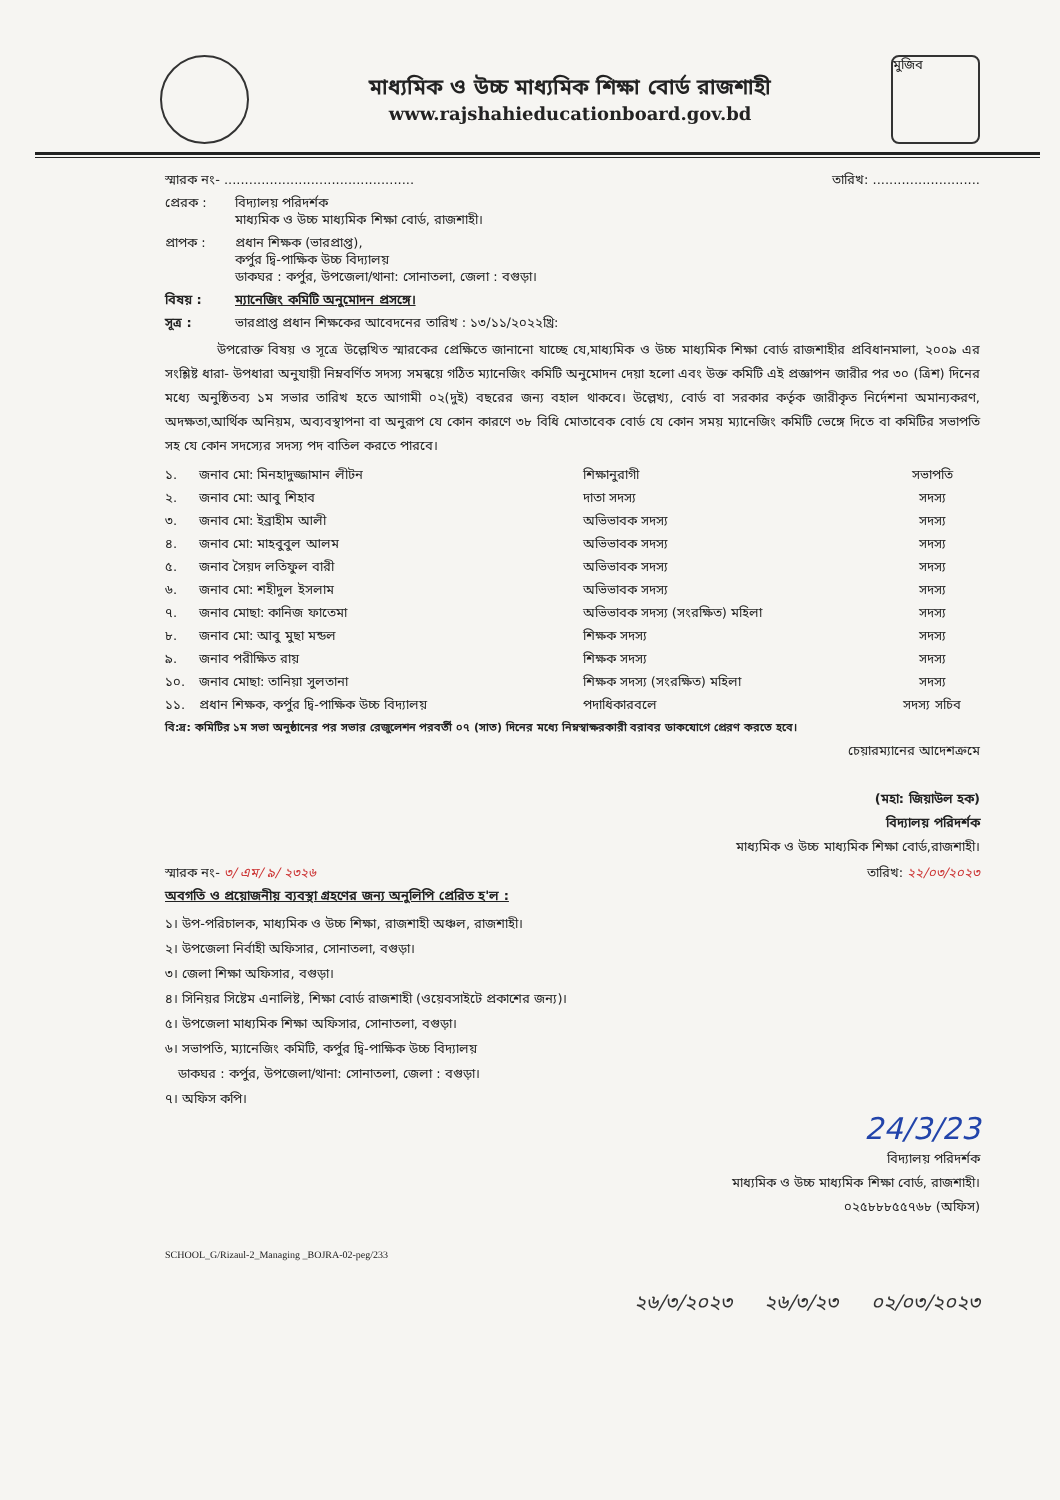মাধ্যমিক ও উচ্চ মাধ্যমিক শিক্ষা বোর্ড রাজশাহী
www.rajshahieducationboard.gov.bd
মুজিব
স্মারক নং- .............................................. তারিখ: ..........................
প্রেরক : বিদ্যালয় পরিদর্শক
মাধ্যমিক ও উচ্চ মাধ্যমিক শিক্ষা বোর্ড, রাজশাহী।
প্রাপক : প্রধান শিক্ষক (ভারপ্রাপ্ত),
কর্পুর দ্বি-পাক্ষিক উচ্চ বিদ্যালয়
ডাকঘর : কর্পুর, উপজেলা/থানা: সোনাতলা, জেলা : বগুড়া।
বিষয় : ম্যানেজিং কমিটি অনুমোদন প্রসঙ্গে।
সূত্র : ভারপ্রাপ্ত প্রধান শিক্ষকের আবেদনের তারিখ : ১৩/১১/২০২২খ্রি:
    উপরোক্ত বিষয় ও সূত্রে উল্লেখিত স্মারকের প্রেক্ষিতে জানানো যাচ্ছে যে,মাধ্যমিক ও উচ্চ মাধ্যমিক শিক্ষা বোর্ড রাজশাহীর প্রবিধানমালা, ২০০৯ এর সংশ্লিষ্ট ধারা- উপধারা অনুযায়ী নিম্নবর্ণিত সদস্য সমন্বয়ে গঠিত ম্যানেজিং কমিটি অনুমোদন দেয়া হলো এবং উক্ত কমিটি এই প্রজ্ঞাপন জারীর পর ৩০ (ত্রিশ) দিনের মধ্যে অনুষ্ঠিতব্য ১ম সভার তারিখ হতে আগামী ০২(দুই) বছরের জন্য বহাল থাকবে। উল্লেখ্য, বোর্ড বা সরকার কর্তৃক জারীকৃত নির্দেশনা অমান্যকরণ, অদক্ষতা,আর্থিক অনিয়ম, অব্যবস্থাপনা বা অনুরূপ যে কোন কারণে ৩৮ বিধি মোতাবেক বোর্ড যে কোন সময় ম্যানেজিং কমিটি ভেঙ্গে দিতে বা কমিটির সভাপতি সহ যে কোন সদস্যের সদস্য পদ বাতিল করতে পারবে।
| ১. | জনাব মো: মিনহাদুজ্জামান লীটন | শিক্ষানুরাগী | সভাপতি |
| ২. | জনাব মো: আবু শিহাব | দাতা সদস্য | সদস্য |
| ৩. | জনাব মো: ইব্রাহীম আলী | অভিভাবক সদস্য | সদস্য |
| ৪. | জনাব মো: মাহবুবুল আলম | অভিভাবক সদস্য | সদস্য |
| ৫. | জনাব সৈয়দ লতিফুল বারী | অভিভাবক সদস্য | সদস্য |
| ৬. | জনাব মো: শহীদুল ইসলাম | অভিভাবক সদস্য | সদস্য |
| ৭. | জনাব মোছা: কানিজ ফাতেমা | অভিভাবক সদস্য (সংরক্ষিত) মহিলা | সদস্য |
| ৮. | জনাব মো: আবু মুছা মন্ডল | শিক্ষক সদস্য | সদস্য |
| ৯. | জনাব পরীক্ষিত রায় | শিক্ষক সদস্য | সদস্য |
| ১০. | জনাব মোছা: তানিয়া সুলতানা | শিক্ষক সদস্য (সংরক্ষিত) মহিলা | সদস্য |
| ১১. | প্রধান শিক্ষক, কর্পুর দ্বি-পাক্ষিক উচ্চ বিদ্যালয় | পদাধিকারবলে | সদস্য সচিব |
বি:দ্র: কমিটির ১ম সভা অনুষ্ঠানের পর সভার রেজুলেশন পরবর্তী ০৭ (সাত) দিনের মধ্যে নিম্নস্বাক্ষরকারী বরাবর ডাকযোগে প্রেরণ করতে হবে।
চেয়ারম্যানের আদেশক্রমে
(মহা: জিয়াউল হক)
বিদ্যালয় পরিদর্শক
মাধ্যমিক ও উচ্চ মাধ্যমিক শিক্ষা বোর্ড,রাজশাহী।
স্মারক নং- ৩/ এম/ ৯/ ২৩২৬ তারিখ: ২২/০৩/২০২৩
অবগতি ও প্রয়োজনীয় ব্যবস্থা গ্রহণের জন্য অনুলিপি প্রেরিত হ'ল :
১। উপ-পরিচালক, মাধ্যমিক ও উচ্চ শিক্ষা, রাজশাহী অঞ্চল, রাজশাহী।
২। উপজেলা নির্বাহী অফিসার, সোনাতলা, বগুড়া।
৩। জেলা শিক্ষা অফিসার, বগুড়া।
৪। সিনিয়র সিষ্টেম এনালিষ্ট, শিক্ষা বোর্ড রাজশাহী (ওয়েবসাইটে প্রকাশের জন্য)।
৫। উপজেলা মাধ্যমিক শিক্ষা অফিসার, সোনাতলা, বগুড়া।
৬। সভাপতি, ম্যানেজিং কমিটি, কর্পুর দ্বি-পাক্ষিক উচ্চ বিদ্যালয়
 ডাকঘর : কর্পুর, উপজেলা/থানা: সোনাতলা, জেলা : বগুড়া।
৭। অফিস কপি।
24/3/23
বিদ্যালয় পরিদর্শক
মাধ্যমিক ও উচ্চ মাধ্যমিক শিক্ষা বোর্ড, রাজশাহী।
০২৫৮৮৮৫৫৭৬৮ (অফিস)
SCHOOL_G/Rizaul-2_Managing _BOJRA-02-peg/233
২৬/৩/২০২৩   ২৬/৩/২৩   ০২/০৩/২০২৩